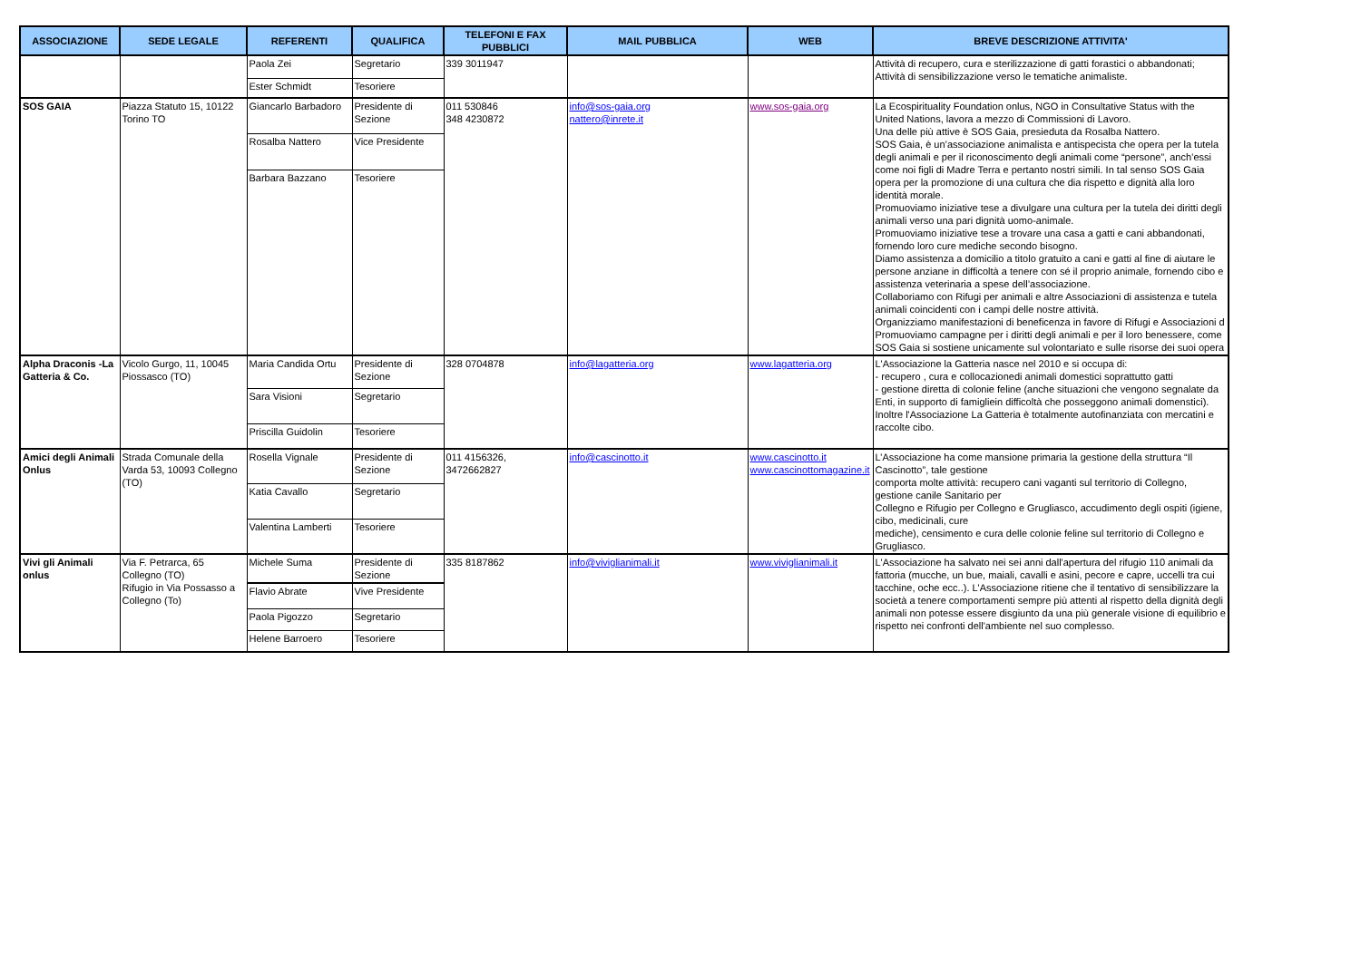| ASSOCIAZIONE | SEDE LEGALE | REFERENTI | QUALIFICA | TELEFONI E FAX PUBBLICI | MAIL PUBBLICA | WEB | BREVE DESCRIZIONE ATTIVITA' |
| --- | --- | --- | --- | --- | --- | --- | --- |
| | | Paola Zei | Segretario | 339 3011947 | | | Attività di recupero, cura e sterilizzazione di gatti forastici o abbandonati; Attività di sensibilizzazione verso le tematiche animaliste. |
| | | Ester Schmidt | Tesoriere | | | | |
| SOS GAIA | Piazza Statuto 15, 10122 Torino TO | Giancarlo Barbadoro | Presidente di Sezione | 011 530846 348 4230872 | info@sos-gaia.org nattero@inrete.it | www.sos-gaia.org | La Ecospirituality Foundation onlus, NGO in Consultative Status with the United Nations, lavora a mezzo di Commissioni di Lavoro. Una delle più attive è SOS Gaia, presieduta da Rosalba Nattero. SOS Gaia, è un’associazione animalista e antispecista che opera per la tutela degli animali e per il riconoscimento degli animali come “persone”, anch’essi come noi figli di Madre Terra e pertanto nostri simili. In tal senso SOS Gaia opera per la promozione di una cultura che dia rispetto e dignità alla loro identità morale. Promuoviamo iniziative tese a divulgare una cultura per la tutela dei diritti degli animali verso una pari dignità uomo-animale. Promuoviamo iniziative tese a trovare una casa a gatti e cani abbandonati, fornendo loro cure mediche secondo bisogno. Diamo assistenza a domicilio a titolo gratuito a cani e gatti al fine di aiutare le persone anziane in difficoltà a tenere con sé il proprio animale, fornendo cibo e assistenza veterinaria a spese dell’associazione. Collaboriamo con Rifugi per animali e altre Associazioni di assistenza e tutela animali coincidenti con i campi delle nostre attività. Organizziamo manifestazioni di beneficenza in favore di Rifugi e Associazioni d Promuoviamo campagne per i diritti degli animali e per il loro benessere, come SOS Gaia si sostiene unicamente sul volontariato e sulle risorse dei suoi opera |
| | | Rosalba Nattero | Vice Presidente | | | | |
| | | Barbara Bazzano | Tesoriere | | | | |
| Alpha Draconis -La Gatteria & Co. | Vicolo Gurgo, 11, 10045 Piossasco (TO) | Maria Candida Ortu | Presidente di Sezione | 328 0704878 | info@lagatteria.org | www.lagatteria.org | L'Associazione la Gatteria nasce nel 2010 e si occupa di: - recupero , cura e collocazionedi animali domestici soprattutto gatti - gestione diretta di colonie feline (anche situazioni che vengono segnalate da Enti, in supporto di famigliein difficoltà che posseggono animali domenstici). Inoltre l'Associazione La Gatteria è totalmente autofinanziata con mercatini e raccolte cibo. |
| | | Sara Visioni | Segretario | | | | |
| | | Priscilla Guidolin | Tesoriere | | | | |
| Amici degli Animali Onlus | Strada Comunale della Varda 53, 10093 Collegno (TO) | Rosella Vignale | Presidente di Sezione | 011 4156326, 3472662827 | info@cascinotto.it | www.cascinotto.it www.cascinottomagazine.it | L’Associazione ha come mansione primaria la gestione della struttura “Il Cascinotto”, tale gestione comporta molte attività: recupero cani vaganti sul territorio di Collegno, gestione canile Sanitario per Collegno e Rifugio per Collegno e Grugliasco, accudimento degli ospiti (igiene, cibo, medicinali, cure mediche), censimento e cura delle colonie feline sul territorio di Collegno e Grugliasco. |
| | | Katia Cavallo | Segretario | | | | |
| | | Valentina Lamberti | Tesoriere | | | | |
| Vivi gli Animali onlus | Via F. Petrarca, 65 Collegno (TO) Rifugio in Via Possasso a Collegno (To) | Michele Suma | Presidente di Sezione | 335 8187862 | info@viviglianimali.it | www.viviglianimali.it | L'Associazione ha salvato nei sei anni dall'apertura del rifugio 110 animali da fattoria (mucche, un bue, maiali, cavalli e asini, pecore e capre, uccelli tra cui tacchine, oche ecc..). L'Associazione ritiene che il tentativo di sensibilizzare la società a tenere comportamenti sempre più attenti al rispetto della dignità degli animali non potesse essere disgiunto da una più generale visione di equilibrio e rispetto nei confronti dell'ambiente nel suo complesso. |
| | | Flavio Abrate | Vive Presidente | | | | |
| | | Paola Pigozzo | Segretario | | | | |
| | | Helene Barroero | Tesoriere | | | | |